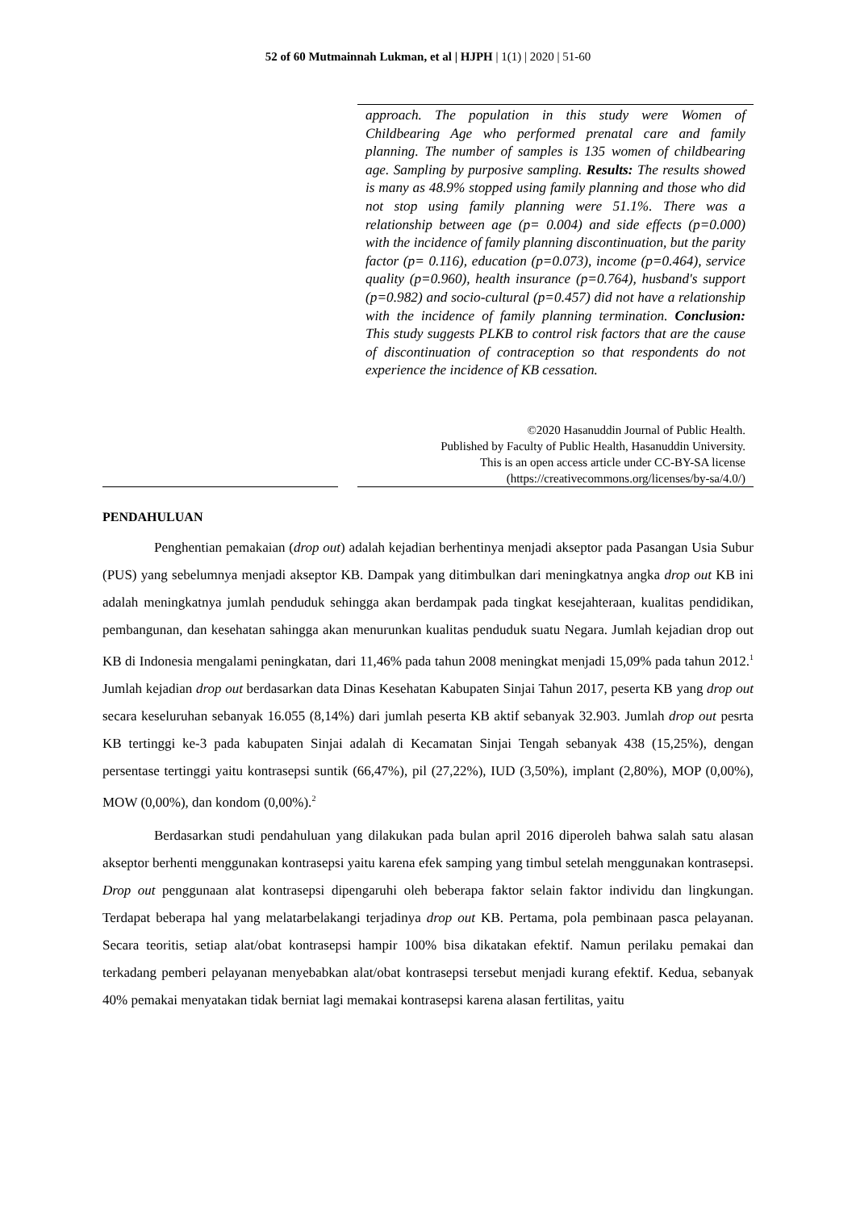52 of 60 Mutmainnah Lukman, et al | HJPH | 1(1) | 2020 | 51-60
approach. The population in this study were Women of Childbearing Age who performed prenatal care and family planning. The number of samples is 135 women of childbearing age. Sampling by purposive sampling. Results: The results showed is many as 48.9% stopped using family planning and those who did not stop using family planning were 51.1%. There was a relationship between age (p= 0.004) and side effects (p=0.000) with the incidence of family planning discontinuation, but the parity factor (p= 0.116), education (p=0.073), income (p=0.464), service quality (p=0.960), health insurance (p=0.764), husband's support (p=0.982) and socio-cultural (p=0.457) did not have a relationship with the incidence of family planning termination. Conclusion: This study suggests PLKB to control risk factors that are the cause of discontinuation of contraception so that respondents do not experience the incidence of KB cessation.
©2020 Hasanuddin Journal of Public Health.
Published by Faculty of Public Health, Hasanuddin University.
This is an open access article under CC-BY-SA license
(https://creativecommons.org/licenses/by-sa/4.0/)
PENDAHULUAN
Penghentian pemakaian (drop out) adalah kejadian berhentinya menjadi akseptor pada Pasangan Usia Subur (PUS) yang sebelumnya menjadi akseptor KB. Dampak yang ditimbulkan dari meningkatnya angka drop out KB ini adalah meningkatnya jumlah penduduk sehingga akan berdampak pada tingkat kesejahteraan, kualitas pendidikan, pembangunan, dan kesehatan sahingga akan menurunkan kualitas penduduk suatu Negara. Jumlah kejadian drop out KB di Indonesia mengalami peningkatan, dari 11,46% pada tahun 2008 meningkat menjadi 15,09% pada tahun 2012.<sup>1</sup> Jumlah kejadian drop out berdasarkan data Dinas Kesehatan Kabupaten Sinjai Tahun 2017, peserta KB yang drop out secara keseluruhan sebanyak 16.055 (8,14%) dari jumlah peserta KB aktif sebanyak 32.903. Jumlah drop out pesrta KB tertinggi ke-3 pada kabupaten Sinjai adalah di Kecamatan Sinjai Tengah sebanyak 438 (15,25%), dengan persentase tertinggi yaitu kontrasepsi suntik (66,47%), pil (27,22%), IUD (3,50%), implant (2,80%), MOP (0,00%), MOW (0,00%), dan kondom (0,00%).<sup>2</sup>
Berdasarkan studi pendahuluan yang dilakukan pada bulan april 2016 diperoleh bahwa salah satu alasan akseptor berhenti menggunakan kontrasepsi yaitu karena efek samping yang timbul setelah menggunakan kontrasepsi. Drop out penggunaan alat kontrasepsi dipengaruhi oleh beberapa faktor selain faktor individu dan lingkungan. Terdapat beberapa hal yang melatarbelakangi terjadinya drop out KB. Pertama, pola pembinaan pasca pelayanan. Secara teoritis, setiap alat/obat kontrasepsi hampir 100% bisa dikatakan efektif. Namun perilaku pemakai dan terkadang pemberi pelayanan menyebabkan alat/obat kontrasepsi tersebut menjadi kurang efektif. Kedua, sebanyak 40% pemakai menyatakan tidak berniat lagi memakai kontrasepsi karena alasan fertilitas, yaitu